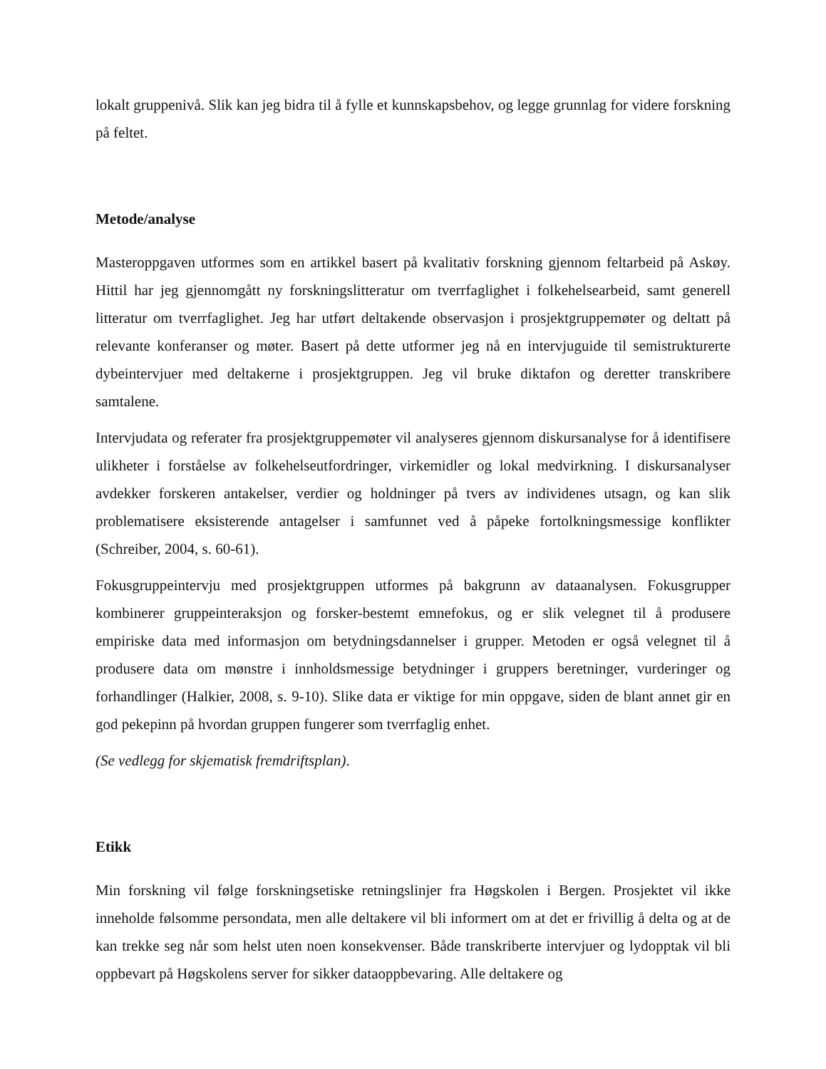lokalt gruppenivå. Slik kan jeg bidra til å fylle et kunnskapsbehov, og legge grunnlag for videre forskning på feltet.
Metode/analyse
Masteroppgaven utformes som en artikkel basert på kvalitativ forskning gjennom feltarbeid på Askøy. Hittil har jeg gjennomgått ny forskningslitteratur om tverrfaglighet i folkehelsearbeid, samt generell litteratur om tverrfaglighet. Jeg har utført deltakende observasjon i prosjektgruppemøter og deltatt på relevante konferanser og møter. Basert på dette utformer jeg nå en intervjuguide til semistrukturerte dybeintervjuer med deltakerne i prosjektgruppen. Jeg vil bruke diktafon og deretter transkribere samtalene.
Intervjudata og referater fra prosjektgruppemøter vil analyseres gjennom diskursanalyse for å identifisere ulikheter i forståelse av folkehelseutfordringer, virkemidler og lokal medvirkning. I diskursanalyser avdekker forskeren antakelser, verdier og holdninger på tvers av individenes utsagn, og kan slik problematisere eksisterende antagelser i samfunnet ved å påpeke fortolkningsmessige konflikter (Schreiber, 2004, s. 60-61).
Fokusgruppeintervju med prosjektgruppen utformes på bakgrunn av dataanalysen. Fokusgrupper kombinerer gruppeinteraksjon og forsker-bestemt emnefokus, og er slik velegnet til å produsere empiriske data med informasjon om betydningsdannelser i grupper. Metoden er også velegnet til å produsere data om mønstre i innholdsmessige betydninger i gruppers beretninger, vurderinger og forhandlinger (Halkier, 2008, s. 9-10). Slike data er viktige for min oppgave, siden de blant annet gir en god pekepinn på hvordan gruppen fungerer som tverrfaglig enhet.
(Se vedlegg for skjematisk fremdriftsplan).
Etikk
Min forskning vil følge forskningsetiske retningslinjer fra Høgskolen i Bergen. Prosjektet vil ikke inneholde følsomme persondata, men alle deltakere vil bli informert om at det er frivillig å delta og at de kan trekke seg når som helst uten noen konsekvenser. Både transkriberte intervjuer og lydopptak vil bli oppbevart på Høgskolens server for sikker dataoppbevaring. Alle deltakere og